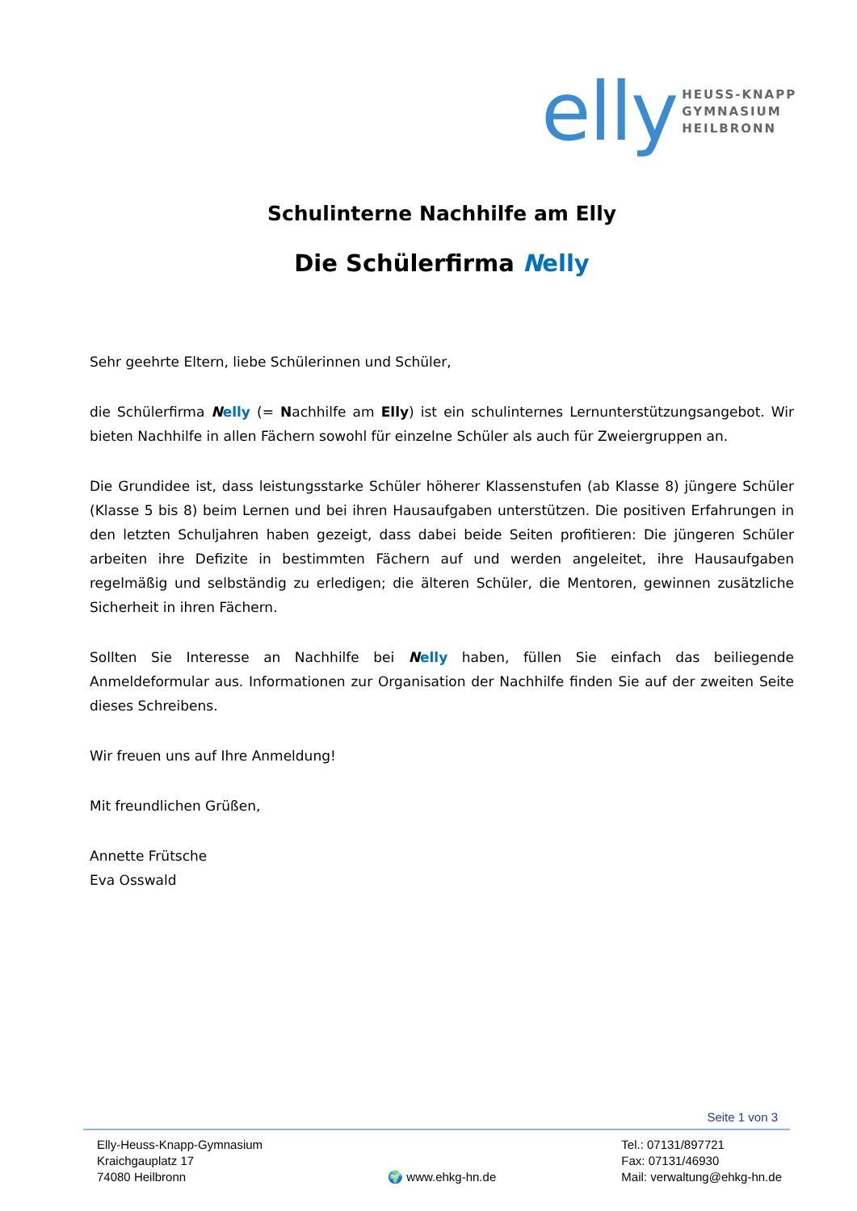elly
HEUSS-KNAPP
GYMNASIUM
HEILBRONN
Schulinterne Nachhilfe am Elly
Die Schülerfirma Nelly
Sehr geehrte Eltern, liebe Schülerinnen und Schüler,
die Schülerfirma Nelly (= Nachhilfe am Elly) ist ein schulinternes Lernunterstützungsangebot. Wir bieten Nachhilfe in allen Fächern sowohl für einzelne Schüler als auch für Zweiergruppen an.
Die Grundidee ist, dass leistungsstarke Schüler höherer Klassenstufen (ab Klasse 8) jüngere Schüler (Klasse 5 bis 8) beim Lernen und bei ihren Hausaufgaben unterstützen. Die positiven Erfahrungen in den letzten Schuljahren haben gezeigt, dass dabei beide Seiten profitieren: Die jüngeren Schüler arbeiten ihre Defizite in bestimmten Fächern auf und werden angeleitet, ihre Hausaufgaben regelmäßig und selbständig zu erledigen; die älteren Schüler, die Mentoren, gewinnen zusätzliche Sicherheit in ihren Fächern.
Sollten Sie Interesse an Nachhilfe bei Nelly haben, füllen Sie einfach das beiliegende Anmeldeformular aus. Informationen zur Organisation der Nachhilfe finden Sie auf der zweiten Seite dieses Schreibens.
Wir freuen uns auf Ihre Anmeldung!
Mit freundlichen Grüßen,
Annette Frütsche
Eva Osswald
Seite 1 von 3
Elly-Heuss-Knapp-Gymnasium
Kraichgauplatz 17
74080 Heilbronn
🌍 www.ehkg-hn.de Tel.: 07131/897721
Fax: 07131/46930
Mail: verwaltung@ehkg-hn.de